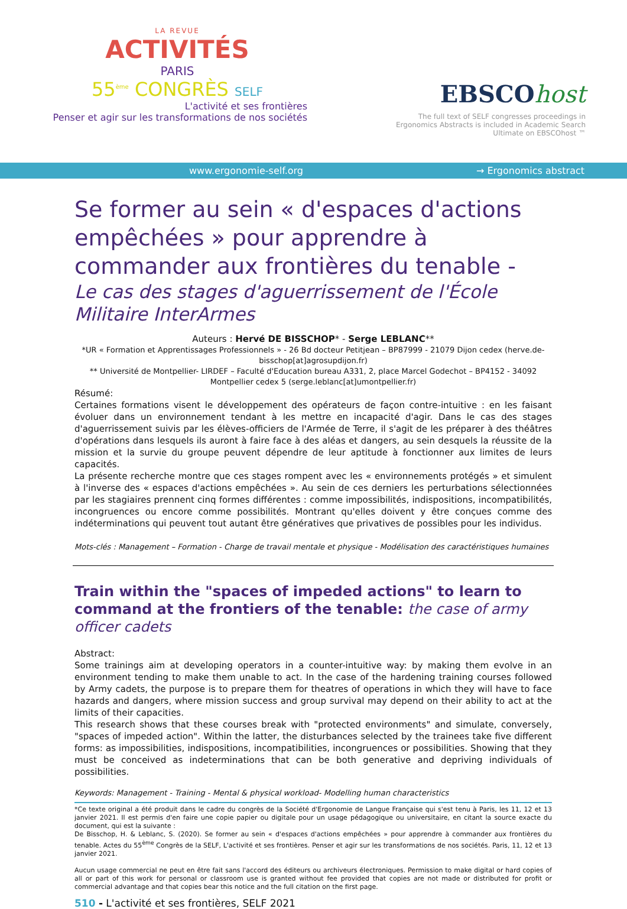LA REVUE
ACTIVITÉS
PARIS
55<sup>ème</sup> CONGRÈS SELF
L'activité et ses frontières
Penser et agir sur les transformations de nos sociétés
EBSCOhost
The full text of SELF congresses proceedings in Ergonomics Abstracts is included in Academic Search Ultimate on EBSCOhost ™
www.ergonomie-self.org → Ergonomics abstract
Se former au sein « d'espaces d'actions empêchées » pour apprendre à commander aux frontières du tenable -
Le cas des stages d'aguerrissement de l'École Militaire InterArmes
Auteurs : Hervé DE BISSCHOP* - Serge LEBLANC**
*UR « Formation et Apprentissages Professionnels » - 26 Bd docteur Petitjean – BP87999 - 21079 Dijon cedex (herve.de-bisschop[at]agrosupdijon.fr)
** Université de Montpellier- LIRDEF – Faculté d'Education bureau A331, 2, place Marcel Godechot – BP4152 - 34092 Montpellier cedex 5 (serge.leblanc[at]umontpellier.fr)
Résumé:
Certaines formations visent le développement des opérateurs de façon contre-intuitive : en les faisant évoluer dans un environnement tendant à les mettre en incapacité d'agir. Dans le cas des stages d'aguerrissement suivis par les élèves-officiers de l'Armée de Terre, il s'agit de les préparer à des théâtres d'opérations dans lesquels ils auront à faire face à des aléas et dangers, au sein desquels la réussite de la mission et la survie du groupe peuvent dépendre de leur aptitude à fonctionner aux limites de leurs capacités.
La présente recherche montre que ces stages rompent avec les « environnements protégés » et simulent à l'inverse des « espaces d'actions empêchées ». Au sein de ces derniers les perturbations sélectionnées par les stagiaires prennent cinq formes différentes : comme impossibilités, indispositions, incompatibilités, incongruences ou encore comme possibilités. Montrant qu'elles doivent y être conçues comme des indéterminations qui peuvent tout autant être génératives que privatives de possibles pour les individus.
Mots-clés : Management – Formation - Charge de travail mentale et physique - Modélisation des caractéristiques humaines
Train within the "spaces of impeded actions" to learn to command at the frontiers of the tenable: the case of army officer cadets
Abstract:
Some trainings aim at developing operators in a counter-intuitive way: by making them evolve in an environment tending to make them unable to act. In the case of the hardening training courses followed by Army cadets, the purpose is to prepare them for theatres of operations in which they will have to face hazards and dangers, where mission success and group survival may depend on their ability to act at the limits of their capacities.
This research shows that these courses break with "protected environments" and simulate, conversely, "spaces of impeded action". Within the latter, the disturbances selected by the trainees take five different forms: as impossibilities, indispositions, incompatibilities, incongruences or possibilities. Showing that they must be conceived as indeterminations that can be both generative and depriving individuals of possibilities.
Keywords: Management - Training - Mental & physical workload- Modelling human characteristics
*Ce texte original a été produit dans le cadre du congrès de la Société d'Ergonomie de Langue Française qui s'est tenu à Paris, les 11, 12 et 13 janvier 2021. Il est permis d'en faire une copie papier ou digitale pour un usage pédagogique ou universitaire, en citant la source exacte du document, qui est la suivante :
De Bisschop, H. & Leblanc, S. (2020). Se former au sein « d'espaces d'actions empêchées » pour apprendre à commander aux frontières du tenable. Actes du 55<sup>ème</sup> Congrès de la SELF, L'activité et ses frontières. Penser et agir sur les transformations de nos sociétés. Paris, 11, 12 et 13 janvier 2021.
Aucun usage commercial ne peut en être fait sans l'accord des éditeurs ou archiveurs électroniques. Permission to make digital or hard copies of all or part of this work for personal or classroom use is granted without fee provided that copies are not made or distributed for profit or commercial advantage and that copies bear this notice and the full citation on the first page.
510 - L'activité et ses frontières, SELF 2021